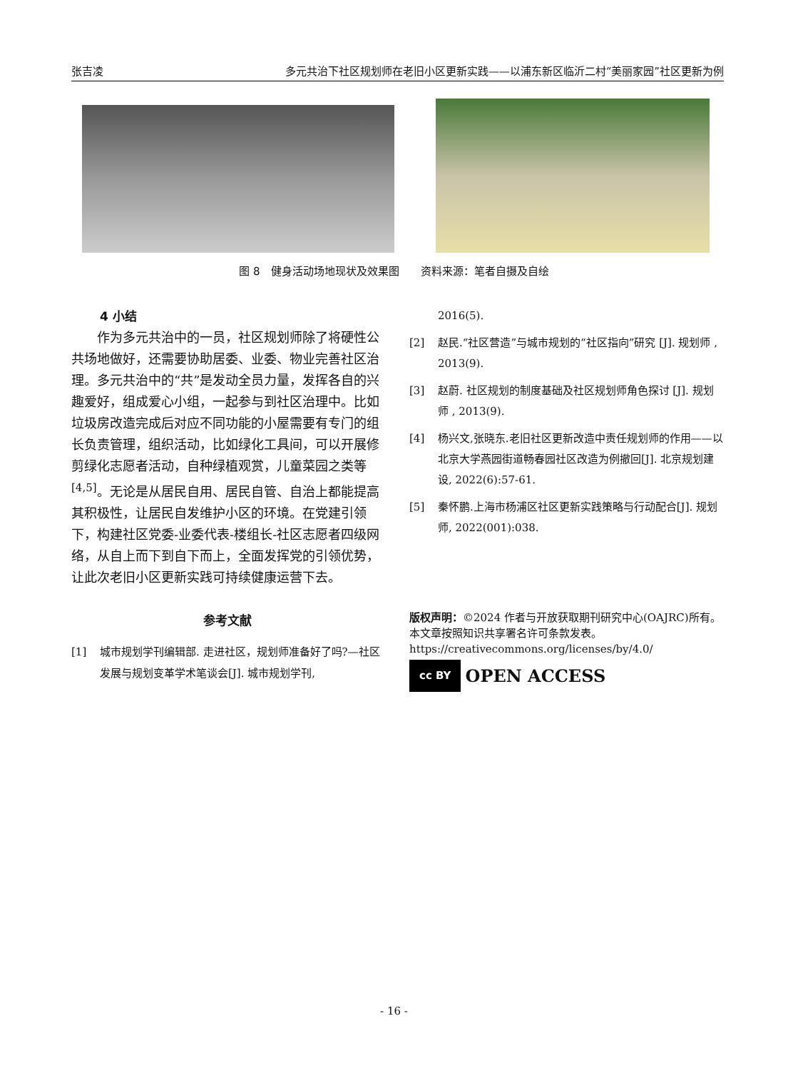张吉凌 多元共治下社区规划师在老旧小区更新实践——以浦东新区临沂二村“美丽家园”社区更新为例
图 8　健身活动场地现状及效果图　　资料来源：笔者自摄及自绘
4 小结
作为多元共治中的一员，社区规划师除了将硬性公共场地做好，还需要协助居委、业委、物业完善社区治理。多元共治中的“共”是发动全员力量，发挥各自的兴趣爱好，组成爱心小组，一起参与到社区治理中。比如垃圾房改造完成后对应不同功能的小屋需要有专门的组长负责管理，组织活动，比如绿化工具间，可以开展修剪绿化志愿者活动，自种绿植观赏，儿童菜园之类等<sup>[4,5]</sup>。无论是从居民自用、居民自管、自治上都能提高其积极性，让居民自发维护小区的环境。在党建引领下，构建社区党委-业委代表-楼组长-社区志愿者四级网络，从自上而下到自下而上，全面发挥党的引领优势，让此次老旧小区更新实践可持续健康运营下去。
参考文献
[1] 城市规划学刊编辑部. 走进社区，规划师准备好了吗?—社区发展与规划变革学术笔谈会[J]. 城市规划学刊,
2016(5).
[2] 赵民.“社区营造”与城市规划的“社区指向”研究 [J]. 规划师 , 2013(9).
[3] 赵蔚. 社区规划的制度基础及社区规划师角色探讨 [J]. 规划师 , 2013(9).
[4] 杨兴文,张晓东.老旧社区更新改造中责任规划师的作用——以北京大学燕园街道畅春园社区改造为例撤回[J]. 北京规划建设, 2022(6):57-61.
[5] 秦怀鹏.上海市杨浦区社区更新实践策略与行动配合[J]. 规划师, 2022(001):038.
版权声明：©2024 作者与开放获取期刊研究中心(OAJRC)所有。本文章按照知识共享署名许可条款发表。
https://creativecommons.org/licenses/by/4.0/
cc BY OPEN ACCESS
- 16 -